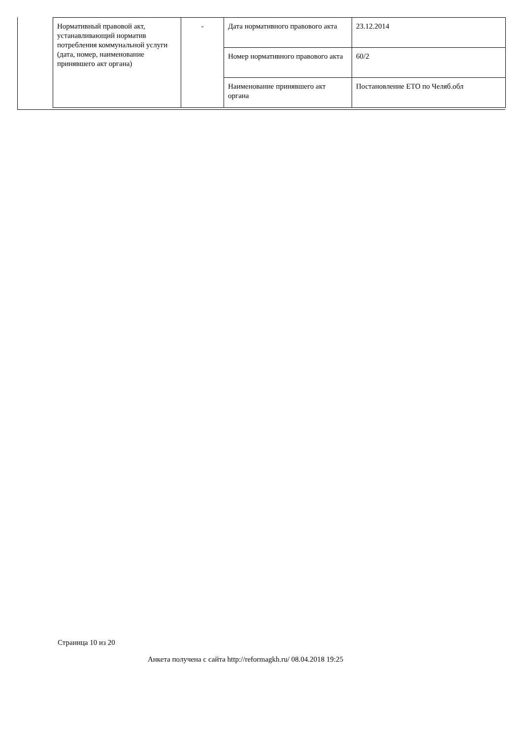| Нормативный правовой акт, устанавливающий норматив потребления коммунальной услуги (дата, номер, наименование принявшего акт органа) | - | Дата нормативного правового акта | 23.12.2014 |
| | | Номер нормативного правового акта | 60/2 |
| | | Наименование принявшего акт органа | Постановление ЕТО по Челяб.обл |
Страница 10 из 20
Анкета получена с сайта http://reformagkh.ru/ 08.04.2018 19:25